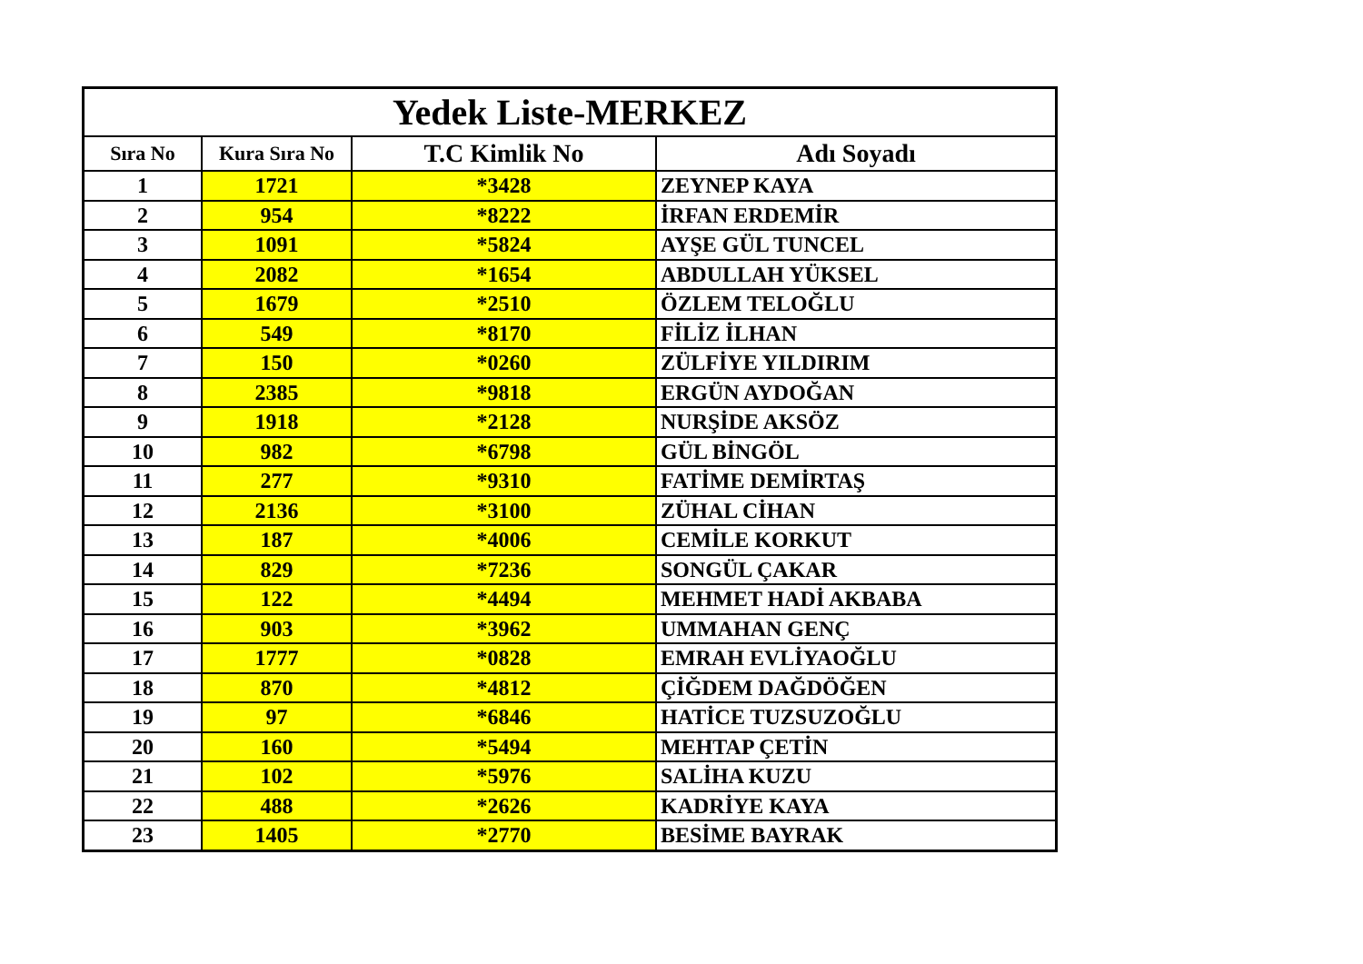| Yedek Liste-MERKEZ | | | |
| --- | --- | --- | --- |
| Sıra No | Kura Sıra No | T.C Kimlik No | Adı Soyadı |
| 1 | 1721 | *3428 | ZEYNEP KAYA |
| 2 | 954 | *8222 | İRFAN ERDEMİR |
| 3 | 1091 | *5824 | AYŞE GÜL TUNCEL |
| 4 | 2082 | *1654 | ABDULLAH YÜKSEL |
| 5 | 1679 | *2510 | ÖZLEM TELOĞLU |
| 6 | 549 | *8170 | FİLİZ İLHAN |
| 7 | 150 | *0260 | ZÜLFİYE YILDIRIM |
| 8 | 2385 | *9818 | ERGÜN AYDOĞAN |
| 9 | 1918 | *2128 | NURŞİDE AKSÖZ |
| 10 | 982 | *6798 | GÜL BİNGÖL |
| 11 | 277 | *9310 | FATİME DEMİRTAŞ |
| 12 | 2136 | *3100 | ZÜHAL CİHAN |
| 13 | 187 | *4006 | CEMİLE KORKUT |
| 14 | 829 | *7236 | SONGÜL ÇAKAR |
| 15 | 122 | *4494 | MEHMET HADİ AKBABA |
| 16 | 903 | *3962 | UMMAHAN GENÇ |
| 17 | 1777 | *0828 | EMRAH EVLİYAOĞLU |
| 18 | 870 | *4812 | ÇİĞDEM DAĞDÖĞEN |
| 19 | 97 | *6846 | HATİCE TUZSUZOĞLU |
| 20 | 160 | *5494 | MEHTAP ÇETİN |
| 21 | 102 | *5976 | SALİHA KUZU |
| 22 | 488 | *2626 | KADRİYE KAYA |
| 23 | 1405 | *2770 | BESİME BAYRAK |